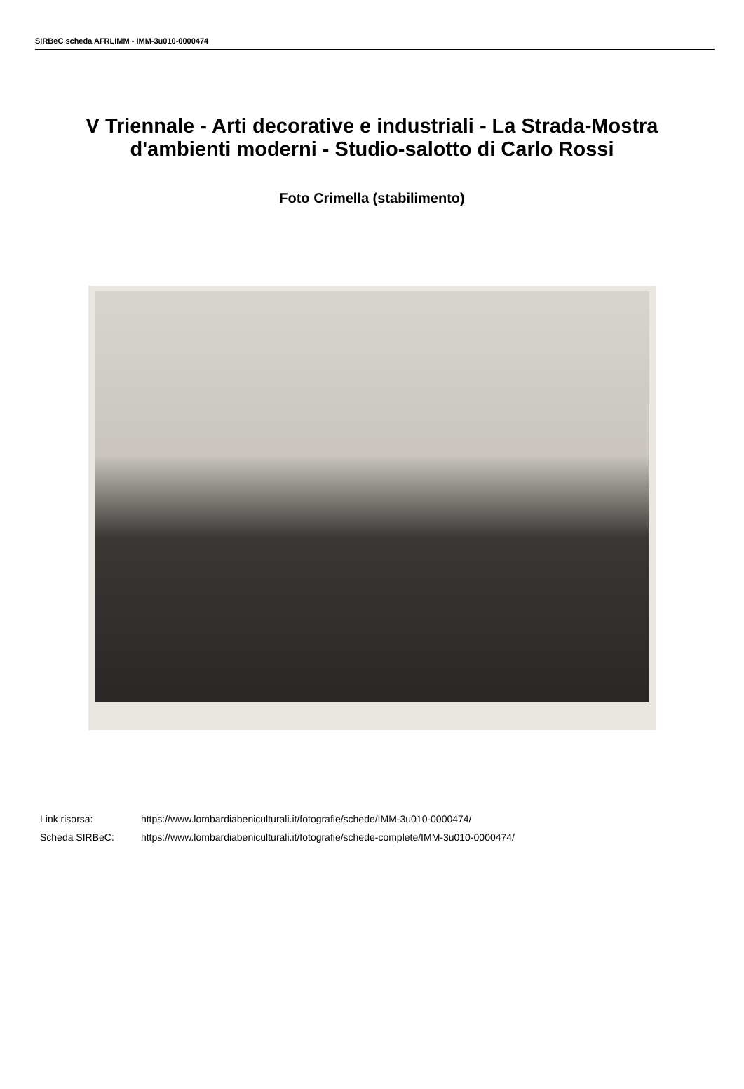SIRBeC scheda AFRLIMM - IMM-3u010-0000474
V Triennale - Arti decorative e industriali - La Strada-Mostra d'ambienti moderni - Studio-salotto di Carlo Rossi
Foto Crimella (stabilimento)
Link risorsa: https://www.lombardiabeniculturali.it/fotografie/schede/IMM-3u010-0000474/
Scheda SIRBeC: https://www.lombardiabeniculturali.it/fotografie/schede-complete/IMM-3u010-0000474/